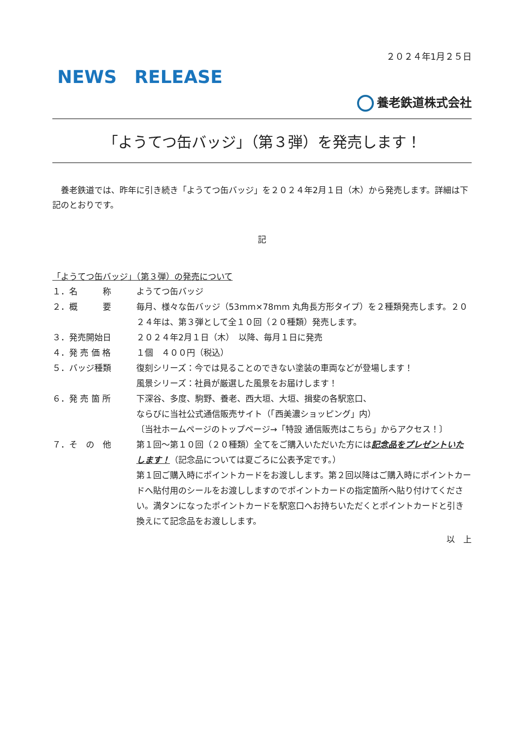２０２４年1月２５日
NEWS　RELEASE
養老鉄道株式会社
「ようてつ缶バッジ」（第３弾）を発売します！
　養老鉄道では、昨年に引き続き「ようてつ缶バッジ」を２０２４年2月１日（木）から発売します。詳細は下記のとおりです。
記
「ようてつ缶バッジ」（第３弾）の発売について
| １．名 称 | ようてつ缶バッジ |
| ２．概 要 | 毎月、様々な缶バッジ（53mm×78mm 丸角長方形タイプ）を２種類発売します。２０２４年は、第３弾として全１０回（２０種類）発売します。 |
| ３．発売開始日 | ２０２４年2月１日（木） 以降、毎月１日に発売 |
| ４．発 売 価 格 | １個 ４００円（税込） |
| ５．バッジ種類 | 復刻シリーズ：今では見ることのできない塗装の車両などが登場します！ 風景シリーズ：社員が厳選した風景をお届けします！ |
| ６．発 売 箇 所 | 下深谷、多度、駒野、養老、西大垣、大垣、揖斐の各駅窓口、 ならびに当社公式通信販売サイト（「西美濃ショッピング」内） 〔当社ホームページのトップページ→「特設 通信販売はこちら」からアクセス！〕 |
| ７．そ の 他 | 第１回～第１０回（２０種類）全てをご購入いただいた方には 記念品をプレゼントいたします！ （記念品については夏ごろに公表予定です。） 第１回ご購入時にポイントカードをお渡しします。第２回以降はご購入時にポイントカードへ貼付用のシールをお渡ししますのでポイントカードの指定箇所へ貼り付けてください。満タンになったポイントカードを駅窓口へお持ちいただくとポイントカードと引き換えにて記念品をお渡しします。 |
以　上